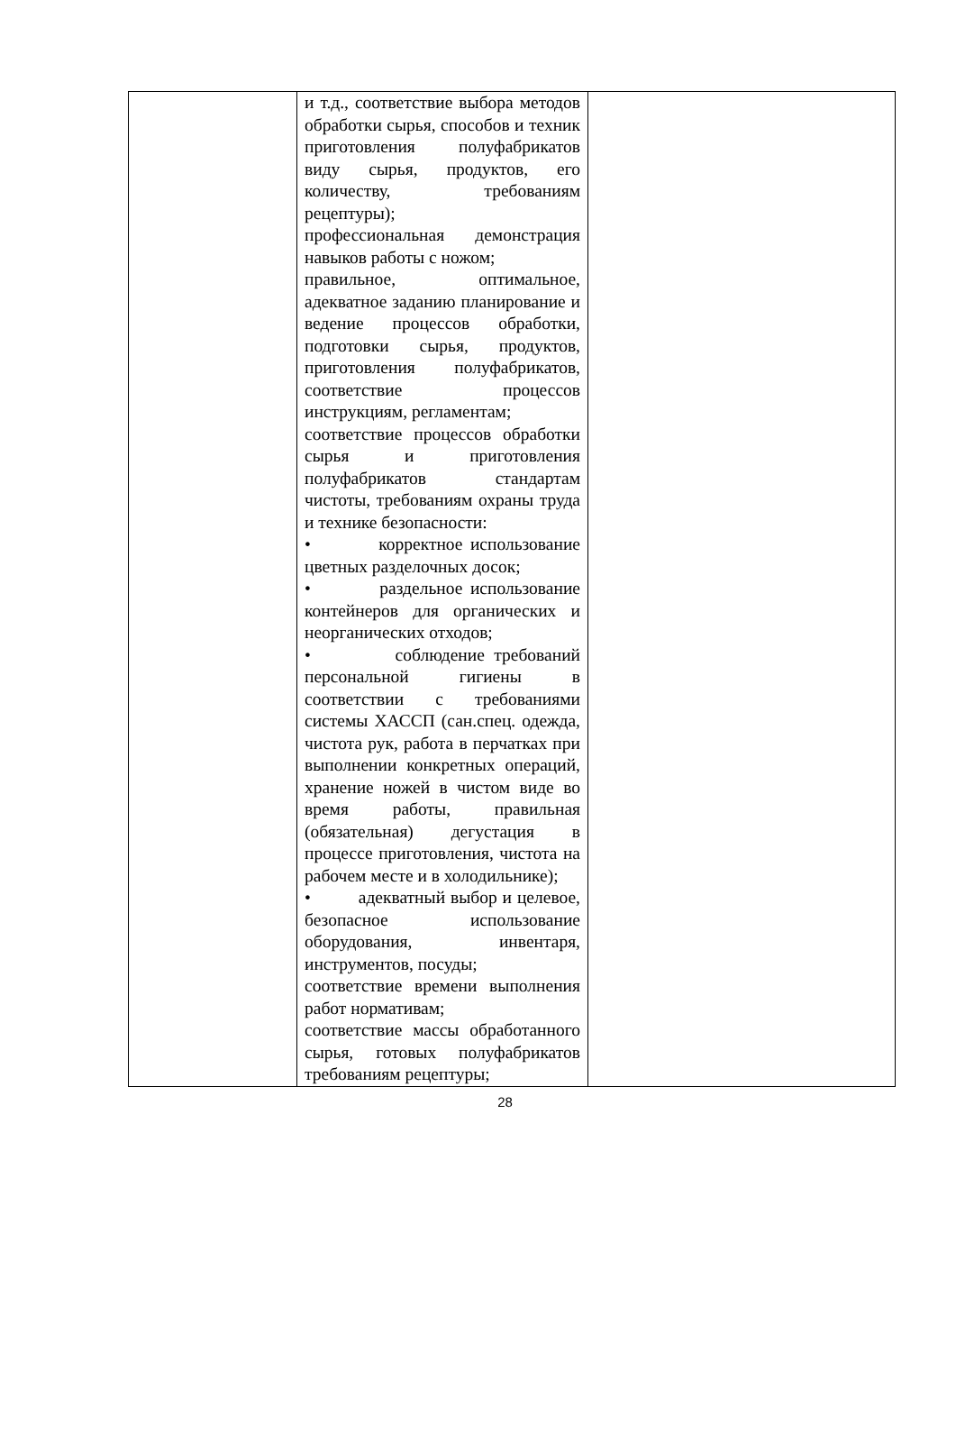| | и т.д., соответствие выбора методов обработки сырья, способов и техник приготовления полуфабрикатов виду сырья, продуктов, его количеству, требованиям рецептуры); профессиональная демонстрация навыков работы с ножом; правильное, оптимальное, адекватное заданию планирование и ведение процессов обработки, подготовки сырья, продуктов, приготовления полуфабрикатов, соответствие процессов инструкциям, регламентам; соответствие процессов обработки сырья и приготовления полуфабрикатов стандартам чистоты, требованиям охраны труда и технике безопасности: • корректное использование цветных разделочных досок; • раздельное использование контейнеров для органических и неорганических отходов; • соблюдение требований персональной гигиены в соответствии с требованиями системы ХАССП (сан.спец. одежда, чистота рук, работа в перчатках при выполнении конкретных операций, хранение ножей в чистом виде во время работы, правильная (обязательная) дегустация в процессе приготовления, чистота на рабочем месте и в холодильнике); • адекватный выбор и целевое, безопасное использование оборудования, инвентаря, инструментов, посуды; соответствие времени выполнения работ нормативам; соответствие массы обработанного сырья, готовых полуфабрикатов требованиям рецептуры; | |
28